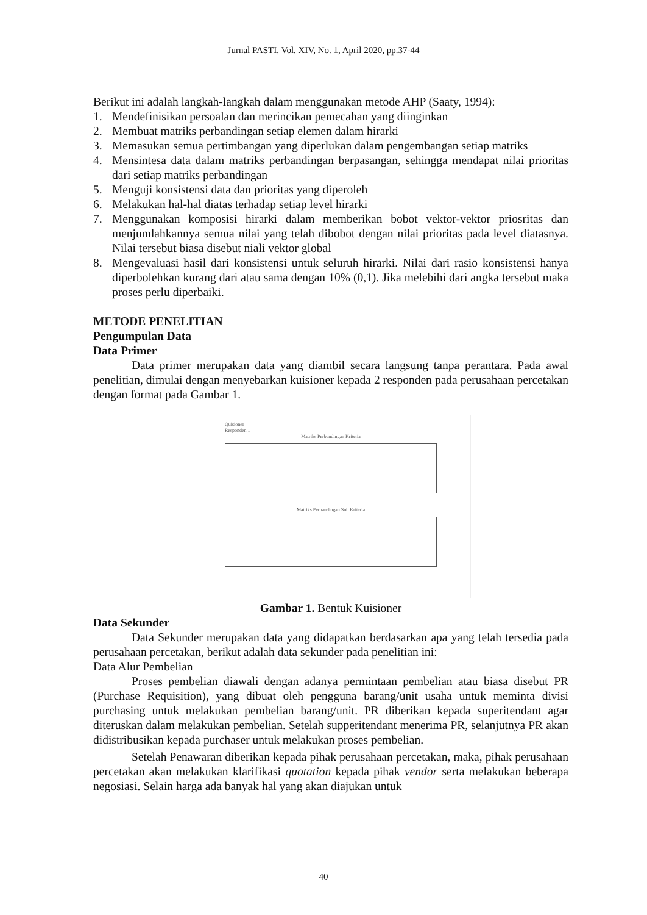Jurnal PASTI, Vol. XIV, No. 1, April 2020, pp.37-44
Berikut ini adalah langkah-langkah dalam menggunakan metode AHP (Saaty, 1994):
1. Mendefinisikan persoalan dan merincikan pemecahan yang diinginkan
2. Membuat matriks perbandingan setiap elemen dalam hirarki
3. Memasukan semua pertimbangan yang diperlukan dalam pengembangan setiap matriks
4. Mensintesa data dalam matriks perbandingan berpasangan, sehingga mendapat nilai prioritas dari setiap matriks perbandingan
5. Menguji konsistensi data dan prioritas yang diperoleh
6. Melakukan hal-hal diatas terhadap setiap level hirarki
7. Menggunakan komposisi hirarki dalam memberikan bobot vektor-vektor priosritas dan menjumlahkannya semua nilai yang telah dibobot dengan nilai prioritas pada level diatasnya. Nilai tersebut biasa disebut niali vektor global
8. Mengevaluasi hasil dari konsistensi untuk seluruh hirarki. Nilai dari rasio konsistensi hanya diperbolehkan kurang dari atau sama dengan 10% (0,1). Jika melebihi dari angka tersebut maka proses perlu diperbaiki.
METODE PENELITIAN
Pengumpulan Data
Data Primer
Data primer merupakan data yang diambil secara langsung tanpa perantara. Pada awal penelitian, dimulai dengan menyebarkan kuisioner kepada 2 responden pada perusahaan percetakan dengan format pada Gambar 1.
Quisioner
Responden 1
Matriks Perbandingan Kriteria
Matriks Perbandingan Sub Kriteria
Gambar 1. Bentuk Kuisioner
Data Sekunder
Data Sekunder merupakan data yang didapatkan berdasarkan apa yang telah tersedia pada perusahaan percetakan, berikut adalah data sekunder pada penelitian ini:
Data Alur Pembelian
Proses pembelian diawali dengan adanya permintaan pembelian atau biasa disebut PR (Purchase Requisition), yang dibuat oleh pengguna barang/unit usaha untuk meminta divisi purchasing untuk melakukan pembelian barang/unit. PR diberikan kepada superitendant agar diteruskan dalam melakukan pembelian. Setelah supperitendant menerima PR, selanjutnya PR akan didistribusikan kepada purchaser untuk melakukan proses pembelian.
Setelah Penawaran diberikan kepada pihak perusahaan percetakan, maka, pihak perusahaan percetakan akan melakukan klarifikasi quotation kepada pihak vendor serta melakukan beberapa negosiasi. Selain harga ada banyak hal yang akan diajukan untuk
40